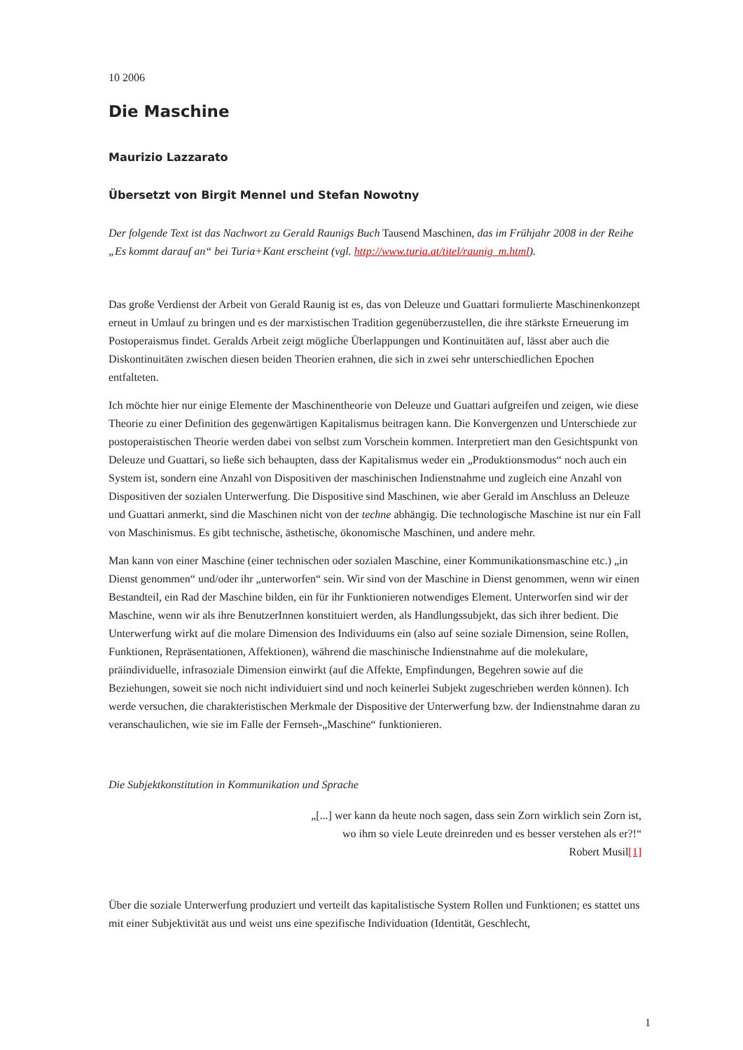10 2006
Die Maschine
Maurizio Lazzarato
Übersetzt von Birgit Mennel und Stefan Nowotny
Der folgende Text ist das Nachwort zu Gerald Raunigs Buch Tausend Maschinen, das im Frühjahr 2008 in der Reihe „Es kommt darauf an“ bei Turia+Kant erscheint (vgl. http://www.turia.at/titel/raunig_m.html).
Das große Verdienst der Arbeit von Gerald Raunig ist es, das von Deleuze und Guattari formulierte Maschinenkonzept erneut in Umlauf zu bringen und es der marxistischen Tradition gegenüberzustellen, die ihre stärkste Erneuerung im Postoperaismus findet. Geralds Arbeit zeigt mögliche Überlappungen und Kontinuitäten auf, lässt aber auch die Diskontinuitäten zwischen diesen beiden Theorien erahnen, die sich in zwei sehr unterschiedlichen Epochen entfalteten.
Ich möchte hier nur einige Elemente der Maschinentheorie von Deleuze und Guattari aufgreifen und zeigen, wie diese Theorie zu einer Definition des gegenwärtigen Kapitalismus beitragen kann. Die Konvergenzen und Unterschiede zur postoperaistischen Theorie werden dabei von selbst zum Vorschein kommen. Interpretiert man den Gesichtspunkt von Deleuze und Guattari, so ließe sich behaupten, dass der Kapitalismus weder ein „Produktionsmodus“ noch auch ein System ist, sondern eine Anzahl von Dispositiven der maschinischen Indienstnahme und zugleich eine Anzahl von Dispositiven der sozialen Unterwerfung. Die Dispositive sind Maschinen, wie aber Gerald im Anschluss an Deleuze und Guattari anmerkt, sind die Maschinen nicht von der techne abhängig. Die technologische Maschine ist nur ein Fall von Maschinismus. Es gibt technische, ästhetische, ökonomische Maschinen, und andere mehr.
Man kann von einer Maschine (einer technischen oder sozialen Maschine, einer Kommunikationsmaschine etc.) „in Dienst genommen“ und/oder ihr „unterworfen“ sein. Wir sind von der Maschine in Dienst genommen, wenn wir einen Bestandteil, ein Rad der Maschine bilden, ein für ihr Funktionieren notwendiges Element. Unterworfen sind wir der Maschine, wenn wir als ihre BenutzerInnen konstituiert werden, als Handlungssubjekt, das sich ihrer bedient. Die Unterwerfung wirkt auf die molare Dimension des Individuums ein (also auf seine soziale Dimension, seine Rollen, Funktionen, Repräsentationen, Affektionen), während die maschinische Indienstnahme auf die molekulare, präindividuelle, infrasoziale Dimension einwirkt (auf die Affekte, Empfindungen, Begehren sowie auf die Beziehungen, soweit sie noch nicht individuiert sind und noch keinerlei Subjekt zugeschrieben werden können). Ich werde versuchen, die charakteristischen Merkmale der Dispositive der Unterwerfung bzw. der Indienstnahme daran zu veranschaulichen, wie sie im Falle der Fernseh-„Maschine“ funktionieren.
Die Subjektkonstitution in Kommunikation und Sprache
„[...] wer kann da heute noch sagen, dass sein Zorn wirklich sein Zorn ist,
wo ihm so viele Leute dreinreden und es besser verstehen als er?!“
Robert Musil[1]
Über die soziale Unterwerfung produziert und verteilt das kapitalistische System Rollen und Funktionen; es stattet uns mit einer Subjektivität aus und weist uns eine spezifische Individuation (Identität, Geschlecht,
1